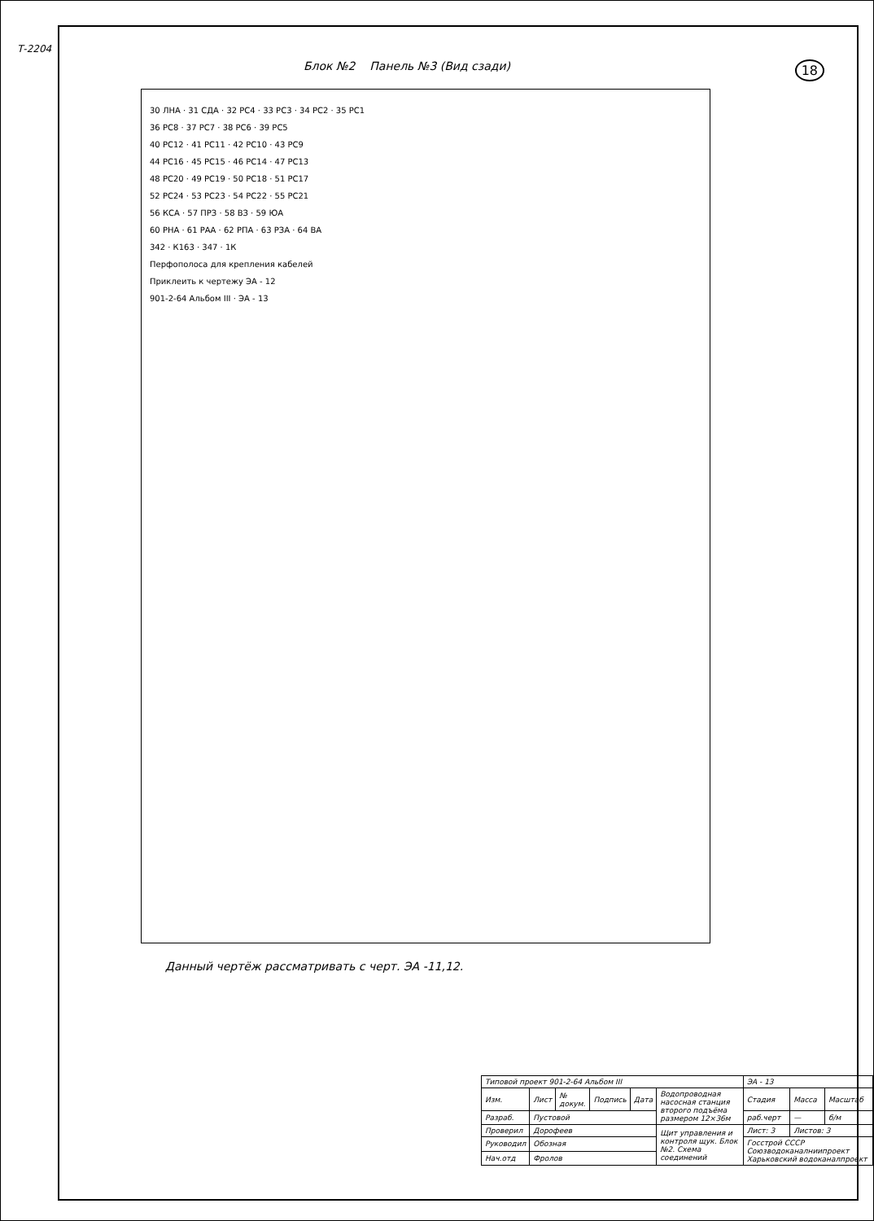Т-2204
18
Блок №2 Панель №3 (Вид сзади)
30 ЛНА · 31 СДА · 32 РС4 · 33 РС3 · 34 РС2 · 35 РС1
36 РС8 · 37 РС7 · 38 РС6 · 39 РС5
40 РС12 · 41 РС11 · 42 РС10 · 43 РС9
44 РС16 · 45 РС15 · 46 РС14 · 47 РС13
48 РС20 · 49 РС19 · 50 РС18 · 51 РС17
52 РС24 · 53 РС23 · 54 РС22 · 55 РС21
56 КСА · 57 ПРЗ · 58 ВЗ · 59 ЮА
60 РНА · 61 РАА · 62 РПА · 63 РЗА · 64 ВА
342 · К163 · 347 · 1К
Перфополоса для крепления кабелей
Приклеить к чертежу ЭА - 12
901-2-64 Альбом III · ЭА - 13
Данный чертёж рассматривать с черт. ЭА -11,12.
| Типовой проект 901-2-64 Альбом III | | | | | | ЭА - 13 | | |
| Изм. | Лист | № докум. | Подпись | Дата | Водопроводная насосная станция второго подъёма размером 12×36м | Стадия | Масса | Масштаб |
| Разраб. | Пустовой | | | | | раб.черт | — | б/м |
| Проверил | Дорофеев | | | | Щит управления и контроля щук. Блок №2. Схема соединений | Лист: 3 | Листов: 3 | |
| Руководил | Обозная | | | | | Госстрой СССР Союзводоканалниипроект Харьковский водоканалпроект | | |
| Нач.отд | Фролов | | | | | | | |